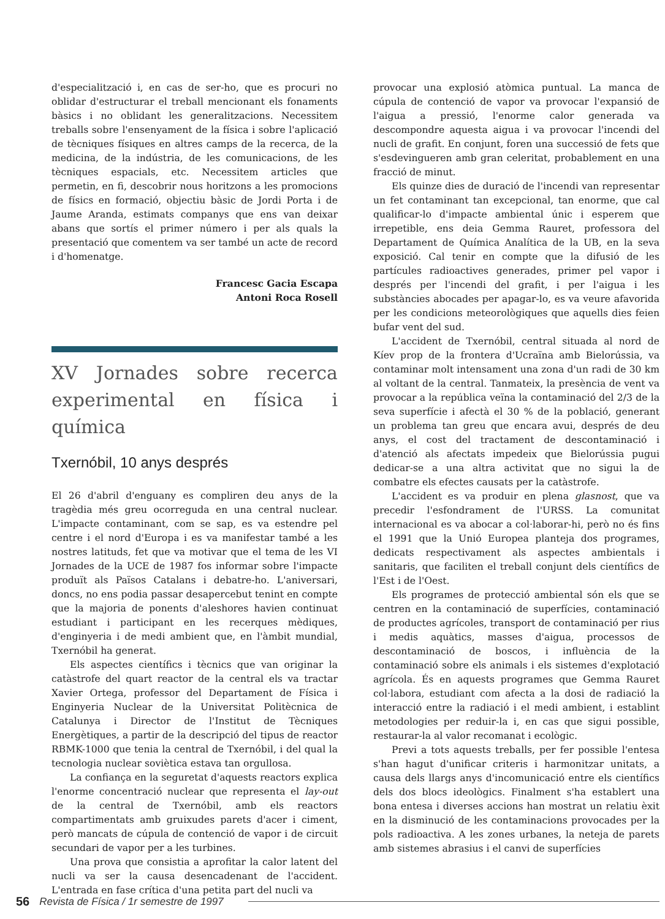d'especialització i, en cas de ser-ho, que es procuri no oblidar d'estructurar el treball mencionant els fonaments bàsics i no oblidant les generalitzacions. Necessitem treballs sobre l'ensenyament de la física i sobre l'aplicació de tècniques físiques en altres camps de la recerca, de la medicina, de la indústria, de les comunicacions, de les tècniques espacials, etc. Necessitem articles que permetin, en fi, descobrir nous horitzons a les promocions de físics en formació, objectiu bàsic de Jordi Porta i de Jaume Aranda, estimats companys que ens van deixar abans que sortís el primer número i per als quals la presentació que comentem va ser també un acte de record i d'homenatge.
Francesc Gacia Escapa
Antoni Roca Rosell
XV Jornades sobre recerca experimental en física i química
Txernóbil, 10 anys després
El 26 d'abril d'enguany es compliren deu anys de la tragèdia més greu ocorreguda en una central nuclear. L'impacte contaminant, com se sap, es va estendre pel centre i el nord d'Europa i es va manifestar també a les nostres latituds, fet que va motivar que el tema de les VI Jornades de la UCE de 1987 fos informar sobre l'impacte produït als Països Catalans i debatre-ho. L'aniversari, doncs, no ens podia passar desapercebut tenint en compte que la majoria de ponents d'aleshores havien continuat estudiant i participant en les recerques mèdiques, d'enginyeria i de medi ambient que, en l'àmbit mundial, Txernóbil ha generat.
Els aspectes científics i tècnics que van originar la catàstrofe del quart reactor de la central els va tractar Xavier Ortega, professor del Departament de Física i Enginyeria Nuclear de la Universitat Politècnica de Catalunya i Director de l'Institut de Tècniques Energètiques, a partir de la descripció del tipus de reactor RBMK-1000 que tenia la central de Txernóbil, i del qual la tecnologia nuclear soviètica estava tan orgullosa.
La confiança en la seguretat d'aquests reactors explica l'enorme concentració nuclear que representa el lay-out de la central de Txernóbil, amb els reactors compartimentats amb gruixudes parets d'acer i ciment, però mancats de cúpula de contenció de vapor i de circuit secundari de vapor per a les turbines.
Una prova que consistia a aprofitar la calor latent del nucli va ser la causa desencadenant de l'accident. L'entrada en fase crítica d'una petita part del nucli va
provocar una explosió atòmica puntual. La manca de cúpula de contenció de vapor va provocar l'expansió de l'aigua a pressió, l'enorme calor generada va descompondre aquesta aigua i va provocar l'incendi del nucli de grafit. En conjunt, foren una successió de fets que s'esdevingueren amb gran celeritat, probablement en una fracció de minut.
Els quinze dies de duració de l'incendi van representar un fet contaminant tan excepcional, tan enorme, que cal qualificar-lo d'impacte ambiental únic i esperem que irrepetible, ens deia Gemma Rauret, professora del Departament de Química Analítica de la UB, en la seva exposició. Cal tenir en compte que la difusió de les partícules radioactives generades, primer pel vapor i després per l'incendi del grafit, i per l'aigua i les substàncies abocades per apagar-lo, es va veure afavorida per les condicions meteorològiques que aquells dies feien bufar vent del sud.
L'accident de Txernóbil, central situada al nord de Kíev prop de la frontera d'Ucraïna amb Bielorússia, va contaminar molt intensament una zona d'un radi de 30 km al voltant de la central. Tanmateix, la presència de vent va provocar a la república veïna la contaminació del 2/3 de la seva superfície i afectà el 30 % de la població, generant un problema tan greu que encara avui, després de deu anys, el cost del tractament de descontaminació i d'atenció als afectats impedeix que Bielorússia pugui dedicar-se a una altra activitat que no sigui la de combatre els efectes causats per la catàstrofe.
L'accident es va produir en plena glasnost, que va precedir l'esfondrament de l'URSS. La comunitat internacional es va abocar a col·laborar-hi, però no és fins el 1991 que la Unió Europea planteja dos programes, dedicats respectivament als aspectes ambientals i sanitaris, que faciliten el treball conjunt dels científics de l'Est i de l'Oest.
Els programes de protecció ambiental són els que se centren en la contaminació de superfícies, contaminació de productes agrícoles, transport de contaminació per rius i medis aquàtics, masses d'aigua, processos de descontaminació de boscos, i influència de la contaminació sobre els animals i els sistemes d'explotació agrícola. És en aquests programes que Gemma Rauret col·labora, estudiant com afecta a la dosi de radiació la interacció entre la radiació i el medi ambient, i establint metodologies per reduir-la i, en cas que sigui possible, restaurar-la al valor recomanat i ecològic.
Previ a tots aquests treballs, per fer possible l'entesa s'han hagut d'unificar criteris i harmonitzar unitats, a causa dels llargs anys d'incomunicació entre els científics dels dos blocs ideològics. Finalment s'ha establert una bona entesa i diverses accions han mostrat un relatiu èxit en la disminució de les contaminacions provocades per la pols radioactiva. A les zones urbanes, la neteja de parets amb sistemes abrasius i el canvi de superfícies
56 Revista de Física / 1r semestre de 1997